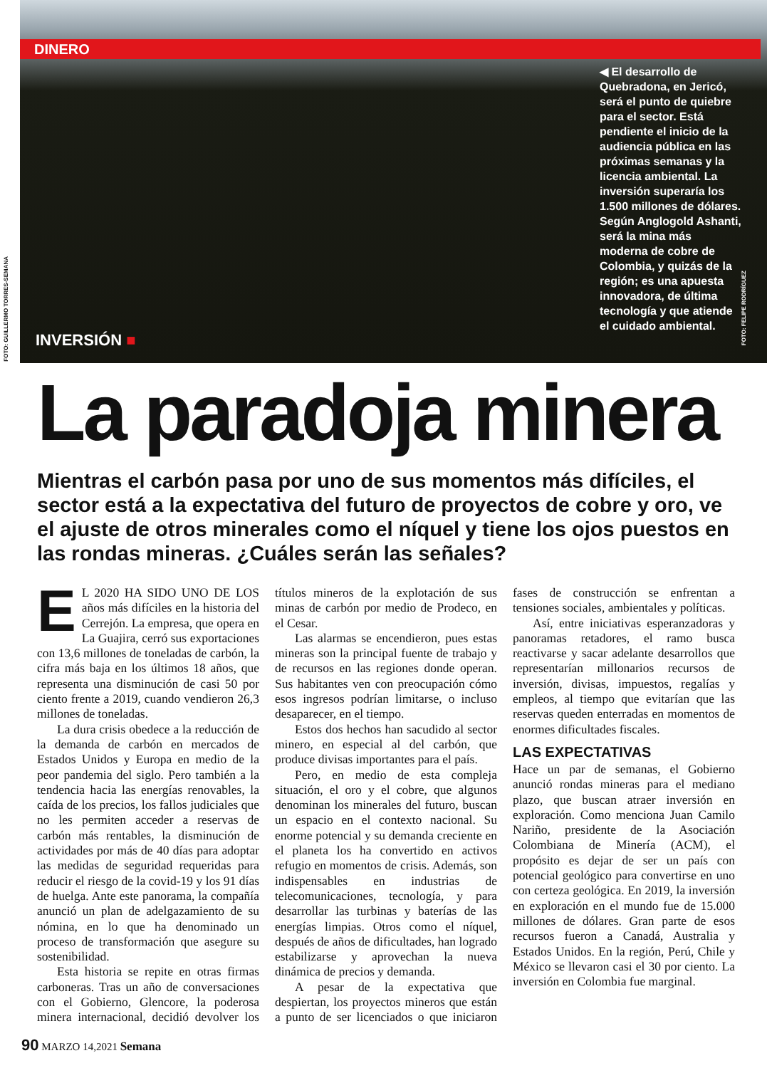DINERO
◀ El desarrollo de Quebradona, en Jericó, será el punto de quiebre para el sector. Está pendiente el inicio de la audiencia pública en las próximas semanas y la licencia ambiental. La inversión superaría los 1.500 millones de dólares. Según Anglogold Ashanti, será la mina más moderna de cobre de Colombia, y quizás de la región; es una apuesta innovadora, de última tecnología y que atiende el cuidado ambiental.
INVERSIÓN ■
FOTO: GUILLERMO TORRES-SEMANA
FOTO: FELIPE RODRÍGUEZ
La paradoja minera
Mientras el carbón pasa por uno de sus momentos más difíciles, el sector está a la expectativa del futuro de proyectos de cobre y oro, ve el ajuste de otros minerales como el níquel y tiene los ojos puestos en las rondas mineras. ¿Cuáles serán las señales?
EL 2020 HA SIDO UNO DE LOS años más difíciles en la historia del Cerrejón. La empresa, que opera en La Guajira, cerró sus exportaciones con 13,6 millones de toneladas de carbón, la cifra más baja en los últimos 18 años, que representa una disminución de casi 50 por ciento frente a 2019, cuando vendieron 26,3 millones de toneladas.
La dura crisis obedece a la reducción de la demanda de carbón en mercados de Estados Unidos y Europa en medio de la peor pandemia del siglo. Pero también a la tendencia hacia las energías renovables, la caída de los precios, los fallos judiciales que no les permiten acceder a reservas de carbón más rentables, la disminución de actividades por más de 40 días para adoptar las medidas de seguridad requeridas para reducir el riesgo de la covid-19 y los 91 días de huelga. Ante este panorama, la compañía anunció un plan de adelgazamiento de su nómina, en lo que ha denominado un proceso de transformación que asegure su sostenibilidad.
Esta historia se repite en otras firmas carboneras. Tras un año de conversaciones con el Gobierno, Glencore, la poderosa minera internacional, decidió devolver los títulos mineros de la explotación de sus minas de carbón por medio de Prodeco, en el Cesar.
Las alarmas se encendieron, pues estas mineras son la principal fuente de trabajo y de recursos en las regiones donde operan. Sus habitantes ven con preocupación cómo esos ingresos podrían limitarse, o incluso desaparecer, en el tiempo.
Estos dos hechos han sacudido al sector minero, en especial al del carbón, que produce divisas importantes para el país.
Pero, en medio de esta compleja situación, el oro y el cobre, que algunos denominan los minerales del futuro, buscan un espacio en el contexto nacional. Su enorme potencial y su demanda creciente en el planeta los ha convertido en activos refugio en momentos de crisis. Además, son indispensables en industrias de telecomunicaciones, tecnología, y para desarrollar las turbinas y baterías de las energías limpias. Otros como el níquel, después de años de dificultades, han logrado estabilizarse y aprovechan la nueva dinámica de precios y demanda.
A pesar de la expectativa que despiertan, los proyectos mineros que están a punto de ser licenciados o que iniciaron fases de construcción se enfrentan a tensiones sociales, ambientales y políticas.
Así, entre iniciativas esperanzadoras y panoramas retadores, el ramo busca reactivarse y sacar adelante desarrollos que representarían millonarios recursos de inversión, divisas, impuestos, regalías y empleos, al tiempo que evitarían que las reservas queden enterradas en momentos de enormes dificultades fiscales.
LAS EXPECTATIVAS
Hace un par de semanas, el Gobierno anunció rondas mineras para el mediano plazo, que buscan atraer inversión en exploración. Como menciona Juan Camilo Nariño, presidente de la Asociación Colombiana de Minería (ACM), el propósito es dejar de ser un país con potencial geológico para convertirse en uno con certeza geológica. En 2019, la inversión en exploración en el mundo fue de 15.000 millones de dólares. Gran parte de esos recursos fueron a Canadá, Australia y Estados Unidos. En la región, Perú, Chile y México se llevaron casi el 30 por ciento. La inversión en Colombia fue marginal.
90 MARZO 14,2021 Semana